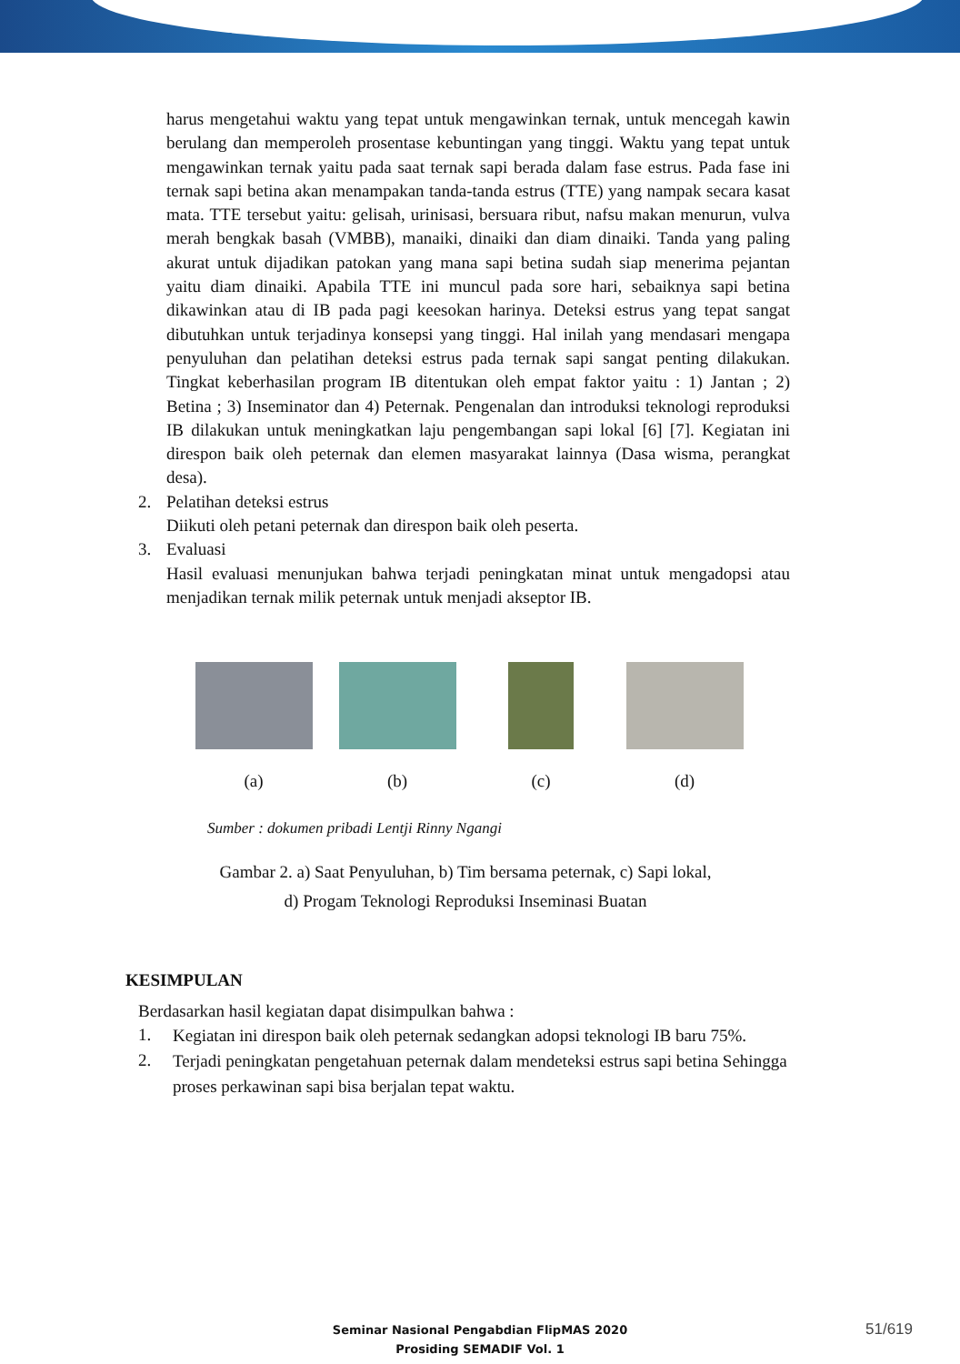harus mengetahui waktu yang tepat untuk mengawinkan ternak, untuk mencegah kawin berulang dan memperoleh prosentase kebuntingan yang tinggi. Waktu yang tepat untuk mengawinkan ternak yaitu pada saat ternak sapi berada dalam fase estrus. Pada fase ini ternak sapi betina akan menampakan tanda-tanda estrus (TTE) yang nampak secara kasat mata. TTE tersebut yaitu: gelisah, urinisasi, bersuara ribut, nafsu makan menurun, vulva merah bengkak basah (VMBB), manaiki, dinaiki dan diam dinaiki. Tanda yang paling akurat untuk dijadikan patokan yang mana sapi betina sudah siap menerima pejantan yaitu diam dinaiki. Apabila TTE ini muncul pada sore hari, sebaiknya sapi betina dikawinkan atau di IB pada pagi keesokan harinya. Deteksi estrus yang tepat sangat dibutuhkan untuk terjadinya konsepsi yang tinggi. Hal inilah yang mendasari mengapa penyuluhan dan pelatihan deteksi estrus pada ternak sapi sangat penting dilakukan. Tingkat keberhasilan program IB ditentukan oleh empat faktor yaitu : 1) Jantan ; 2) Betina ; 3) Inseminator dan 4) Peternak. Pengenalan dan introduksi teknologi reproduksi IB dilakukan untuk meningkatkan laju pengembangan sapi lokal [6] [7]. Kegiatan ini direspon baik oleh peternak dan elemen masyarakat lainnya (Dasa wisma, perangkat desa).
2. Pelatihan deteksi estrus
Diikuti oleh petani peternak dan direspon baik oleh peserta.
3.
Evaluasi
Hasil evaluasi menunjukan bahwa terjadi peningkatan minat untuk mengadopsi atau menjadikan ternak milik peternak untuk menjadi akseptor IB.
(a) (b) (c) (d)
Sumber : dokumen pribadi Lentji Rinny Ngangi
Gambar 2. a) Saat Penyuluhan, b) Tim bersama peternak, c) Sapi lokal,
d) Progam Teknologi Reproduksi Inseminasi Buatan
KESIMPULAN
Berdasarkan hasil kegiatan dapat disimpulkan bahwa :
1.
Kegiatan ini direspon baik oleh peternak sedangkan adopsi teknologi IB baru 75%.
2.
Terjadi peningkatan pengetahuan peternak dalam mendeteksi estrus sapi betina Sehingga proses perkawinan sapi bisa berjalan tepat waktu.
Seminar Nasional Pengabdian FlipMAS 2020
Prosiding SEMADIF Vol. 1
51/619